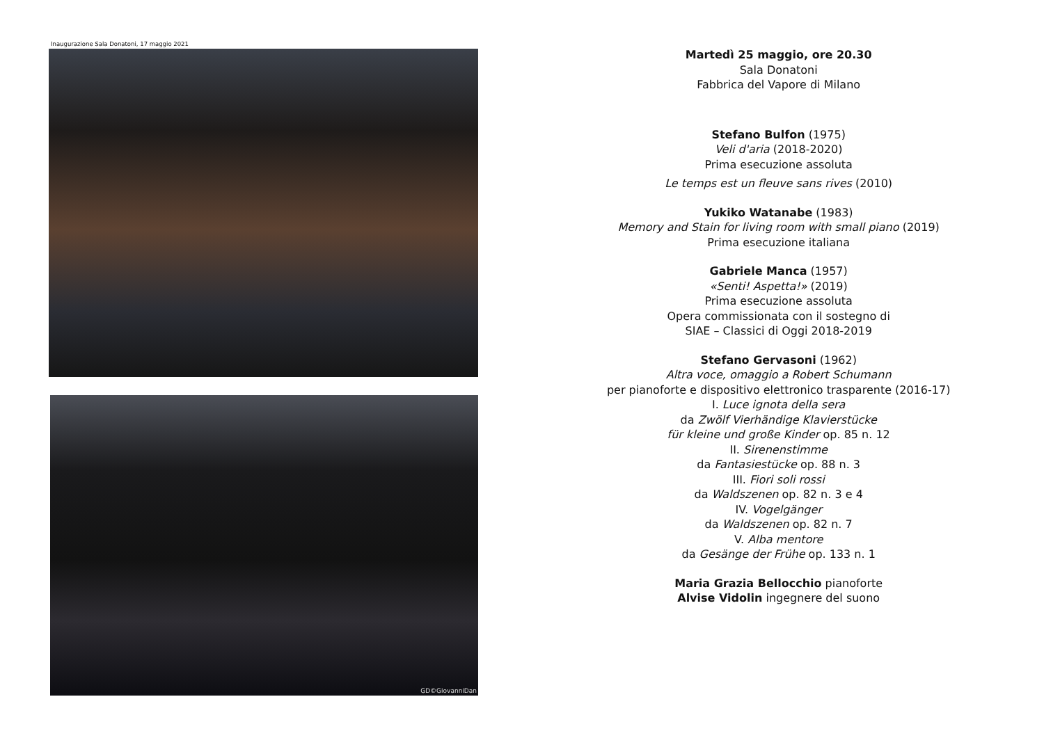Inaugurazione Sala Donatoni, 17 maggio 2021
GD©GiovanniDan
Martedì 25 maggio, ore 20.30
Sala Donatoni
Fabbrica del Vapore di Milano
Stefano Bulfon (1975)
Veli d'aria (2018-2020)
Prima esecuzione assoluta
Le temps est un fleuve sans rives (2010)
Yukiko Watanabe (1983)
Memory and Stain for living room with small piano (2019)
Prima esecuzione italiana
Gabriele Manca (1957)
«Senti! Aspetta!» (2019)
Prima esecuzione assoluta
Opera commissionata con il sostegno di
SIAE – Classici di Oggi 2018-2019
Stefano Gervasoni (1962)
Altra voce, omaggio a Robert Schumann
per pianoforte e dispositivo elettronico trasparente (2016-17)
I. Luce ignota della sera
da Zwölf Vierhändige Klavierstücke
für kleine und große Kinder op. 85 n. 12
II. Sirenenstimme
da Fantasiestücke op. 88 n. 3
III. Fiori soli rossi
da Waldszenen op. 82 n. 3 e 4
IV. Vogelgänger
da Waldszenen op. 82 n. 7
V. Alba mentore
da Gesänge der Frühe op. 133 n. 1
Maria Grazia Bellocchio pianoforte
Alvise Vidolin ingegnere del suono